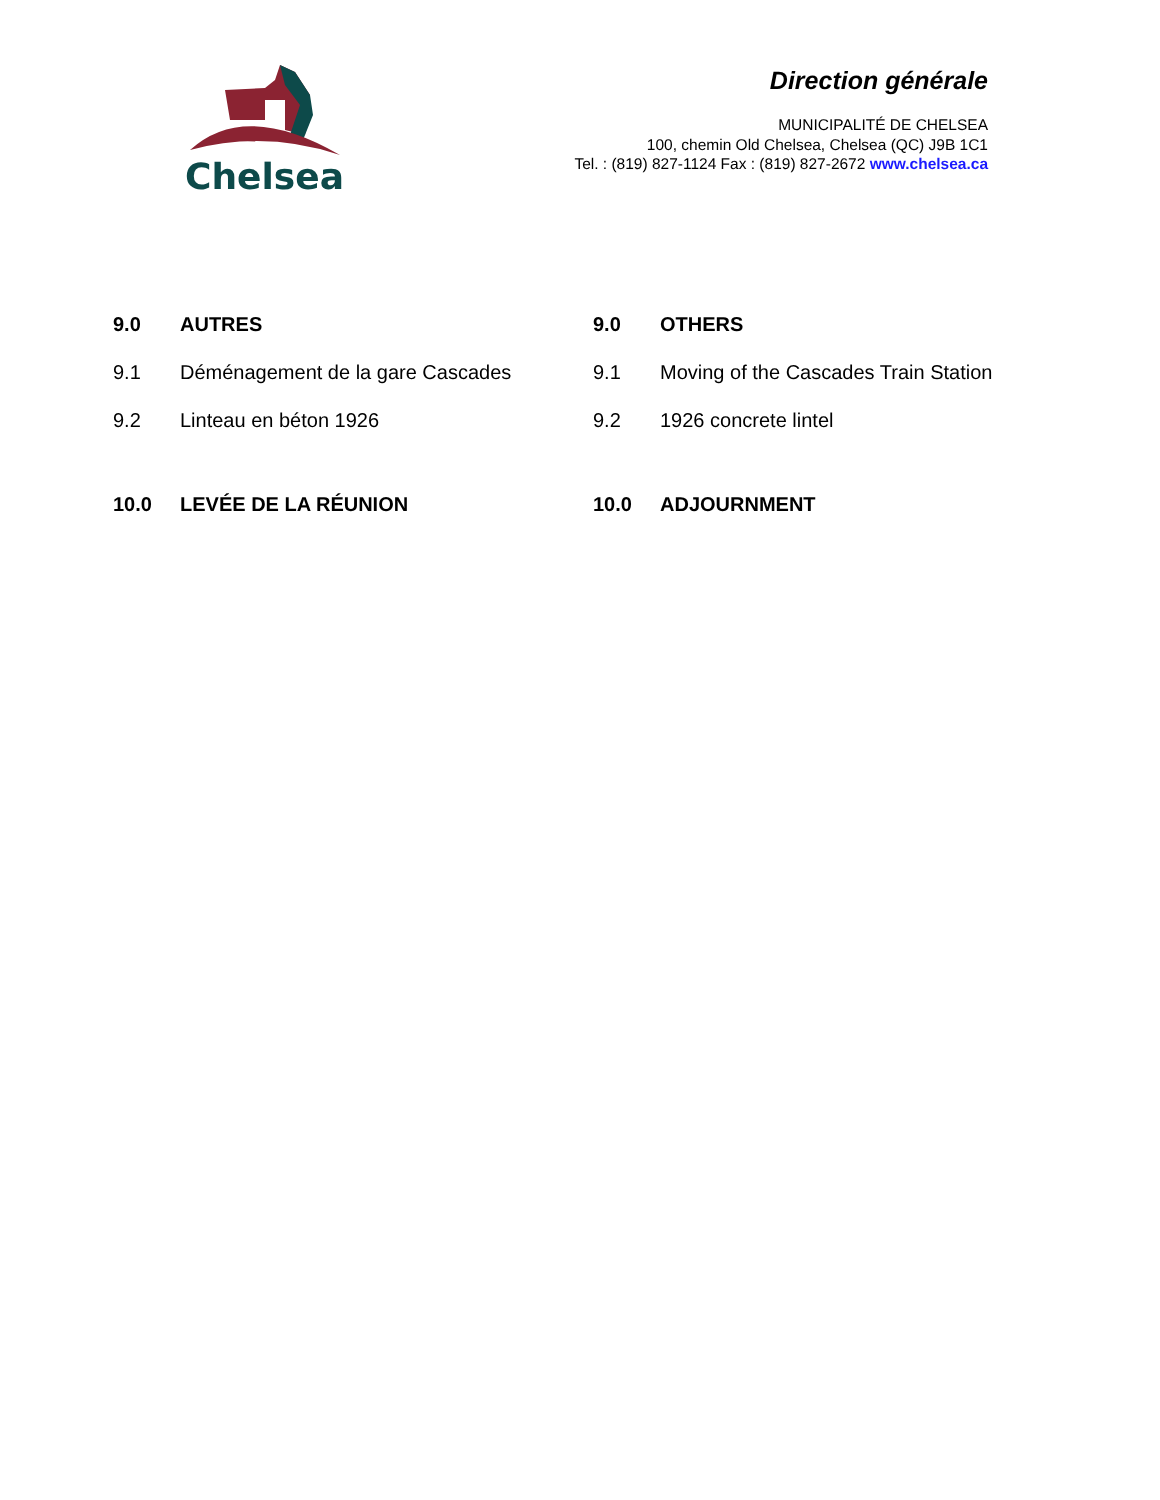Chelsea
Direction générale
MUNICIPALITÉ DE CHELSEA
100, chemin Old Chelsea, Chelsea (QC) J9B 1C1
Tel. : (819) 827-1124 Fax : (819) 827-2672 www.chelsea.ca
| 9.0 | AUTRES | 9.0 | OTHERS |
| 9.1 | Déménagement de la gare Cascades | 9.1 | Moving of the Cascades Train Station |
| 9.2 | Linteau en béton 1926 | 9.2 | 1926 concrete lintel |
| 10.0 | LEVÉE DE LA RÉUNION | 10.0 | ADJOURNMENT |